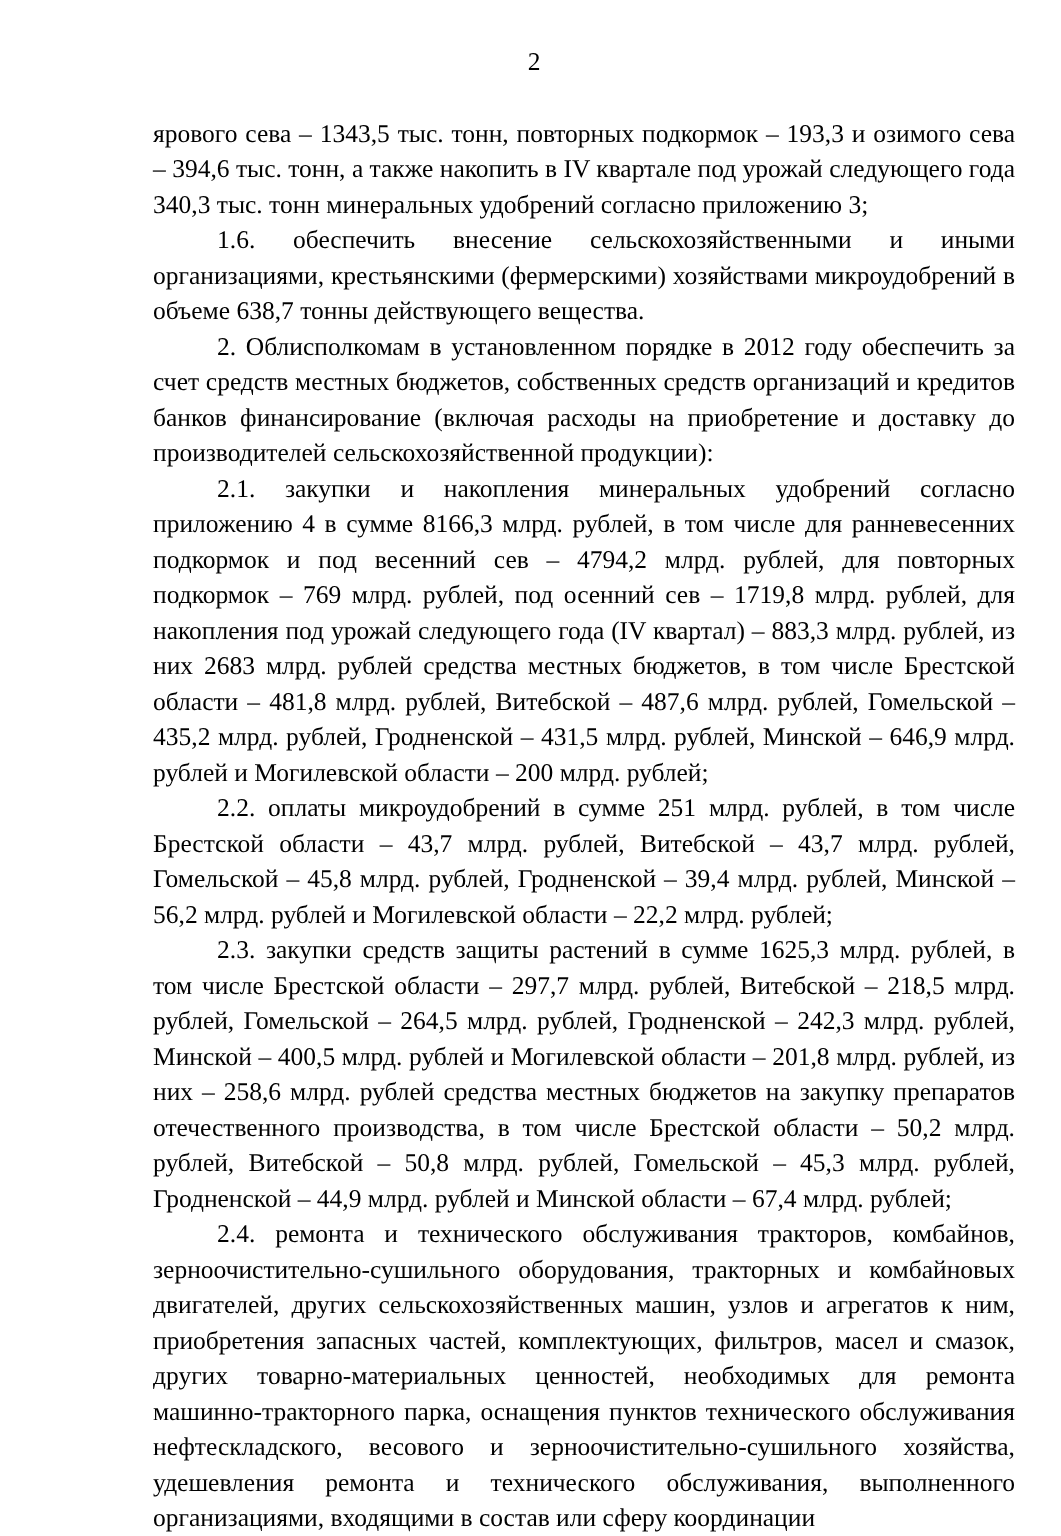2
ярового сева – 1343,5 тыс. тонн, повторных подкормок – 193,3 и озимого сева – 394,6 тыс. тонн, а также накопить в IV квартале под урожай следующего года 340,3 тыс. тонн минеральных удобрений согласно приложению 3;
1.6. обеспечить внесение сельскохозяйственными и иными организациями, крестьянскими (фермерскими) хозяйствами микроудобрений в объеме 638,7 тонны действующего вещества.
2. Облисполкомам в установленном порядке в 2012 году обеспечить за счет средств местных бюджетов, собственных средств организаций и кредитов банков финансирование (включая расходы на приобретение и доставку до производителей сельскохозяйственной продукции):
2.1. закупки и накопления минеральных удобрений согласно приложению 4 в сумме 8166,3 млрд. рублей, в том числе для ранневесенних подкормок и под весенний сев – 4794,2 млрд. рублей, для повторных подкормок – 769 млрд. рублей, под осенний сев – 1719,8 млрд. рублей, для накопления под урожай следующего года (IV квартал) – 883,3 млрд. рублей, из них 2683 млрд. рублей средства местных бюджетов, в том числе Брестской области – 481,8 млрд. рублей, Витебской – 487,6 млрд. рублей, Гомельской – 435,2 млрд. рублей, Гродненской – 431,5 млрд. рублей, Минской – 646,9 млрд. рублей и Могилевской области – 200 млрд. рублей;
2.2. оплаты микроудобрений в сумме 251 млрд. рублей, в том числе Брестской области – 43,7 млрд. рублей, Витебской – 43,7 млрд. рублей, Гомельской – 45,8 млрд. рублей, Гродненской – 39,4 млрд. рублей, Минской – 56,2 млрд. рублей и Могилевской области – 22,2 млрд. рублей;
2.3. закупки средств защиты растений в сумме 1625,3 млрд. рублей, в том числе Брестской области – 297,7 млрд. рублей, Витебской – 218,5 млрд. рублей, Гомельской – 264,5 млрд. рублей, Гродненской – 242,3 млрд. рублей, Минской – 400,5 млрд. рублей и Могилевской области – 201,8 млрд. рублей, из них – 258,6 млрд. рублей средства местных бюджетов на закупку препаратов отечественного производства, в том числе Брестской области – 50,2 млрд. рублей, Витебской – 50,8 млрд. рублей, Гомельской – 45,3 млрд. рублей, Гродненской – 44,9 млрд. рублей и Минской области – 67,4 млрд. рублей;
2.4. ремонта и технического обслуживания тракторов, комбайнов, зерноочистительно-сушильного оборудования, тракторных и комбайновых двигателей, других сельскохозяйственных машин, узлов и агрегатов к ним, приобретения запасных частей, комплектующих, фильтров, масел и смазок, других товарно-материальных ценностей, необходимых для ремонта машинно-тракторного парка, оснащения пунктов технического обслуживания нефтескладского, весового и зерноочистительно-сушильного хозяйства, удешевления ремонта и технического обслуживания, выполненного организациями, входящими в состав или сферу координации